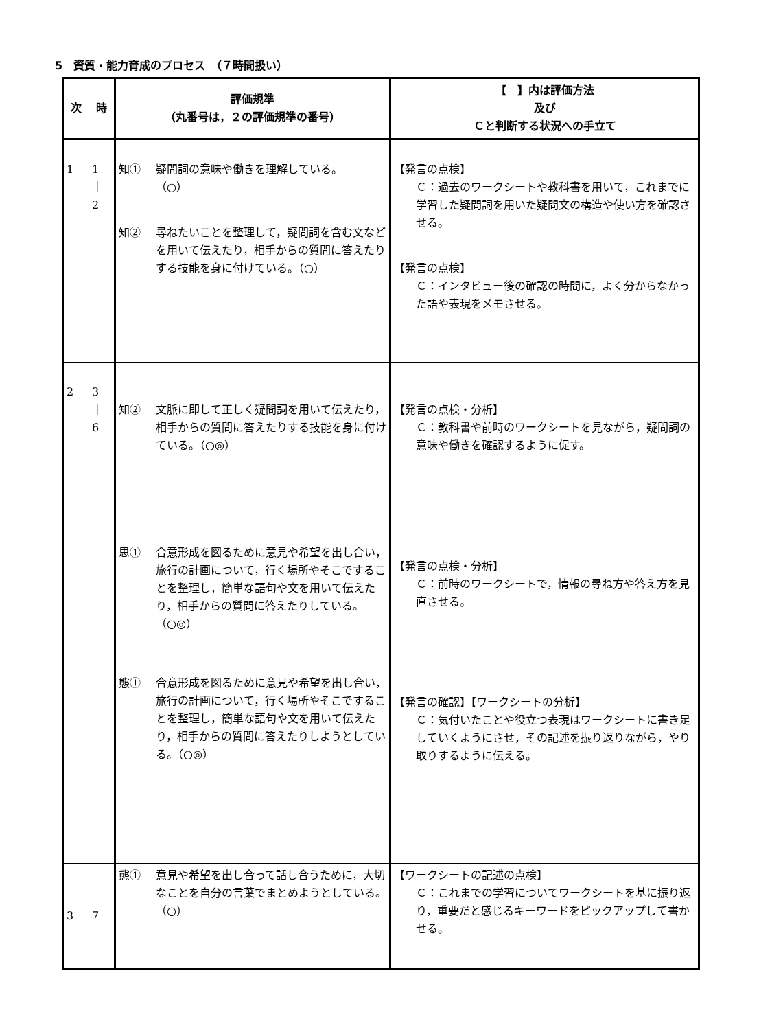5　資質・能力育成のプロセス　（７時間扱い）
| 次 | 時 | 評価規準 （丸番号は，２の評価規準の番号） | 【 】内は評価方法 及び Ｃと判断する状況への手立て |
| --- | --- | --- | --- |
| 1 | 1 ｜ 2 | 知① 疑問詞の意味や働きを理解している。 （○） 知② 尋ねたいことを整理して，疑問詞を含む文などを用いて伝えたり，相手からの質問に答えたりする技能を身に付けている。（○） | 【発言の点検】 Ｃ：過去のワークシートや教科書を用いて，これまでに学習した疑問詞を用いた疑問文の構造や使い方を確認させる。 【発言の点検】 Ｃ：インタビュー後の確認の時間に，よく分からなかった語や表現をメモさせる。 |
| 2 | 3 ｜ 6 | 知② 文脈に即して正しく疑問詞を用いて伝えたり，相手からの質問に答えたりする技能を身に付けている。（○◎） 思① 合意形成を図るために意見や希望を出し合い，旅行の計画について，行く場所やそこですることを整理し，簡単な語句や文を用いて伝えたり，相手からの質問に答えたりしている。（○◎） 態① 合意形成を図るために意見や希望を出し合い，旅行の計画について，行く場所やそこですることを整理し，簡単な語句や文を用いて伝えたり，相手からの質問に答えたりしようとしている。（○◎） | 【発言の点検・分析】 Ｃ：教科書や前時のワークシートを見ながら，疑問詞の意味や働きを確認するように促す。 【発言の点検・分析】 Ｃ：前時のワークシートで，情報の尋ね方や答え方を見直させる。 【発言の確認】【ワークシートの分析】 Ｃ：気付いたことや役立つ表現はワークシートに書き足していくようにさせ，その記述を振り返りながら，やり取りするように伝える。 |
| 3 | 7 | 態① 意見や希望を出し合って話し合うために，大切なことを自分の言葉でまとめようとしている。（○） | 【ワークシートの記述の点検】 Ｃ：これまでの学習についてワークシートを基に振り返り，重要だと感じるキーワードをピックアップして書かせる。 |